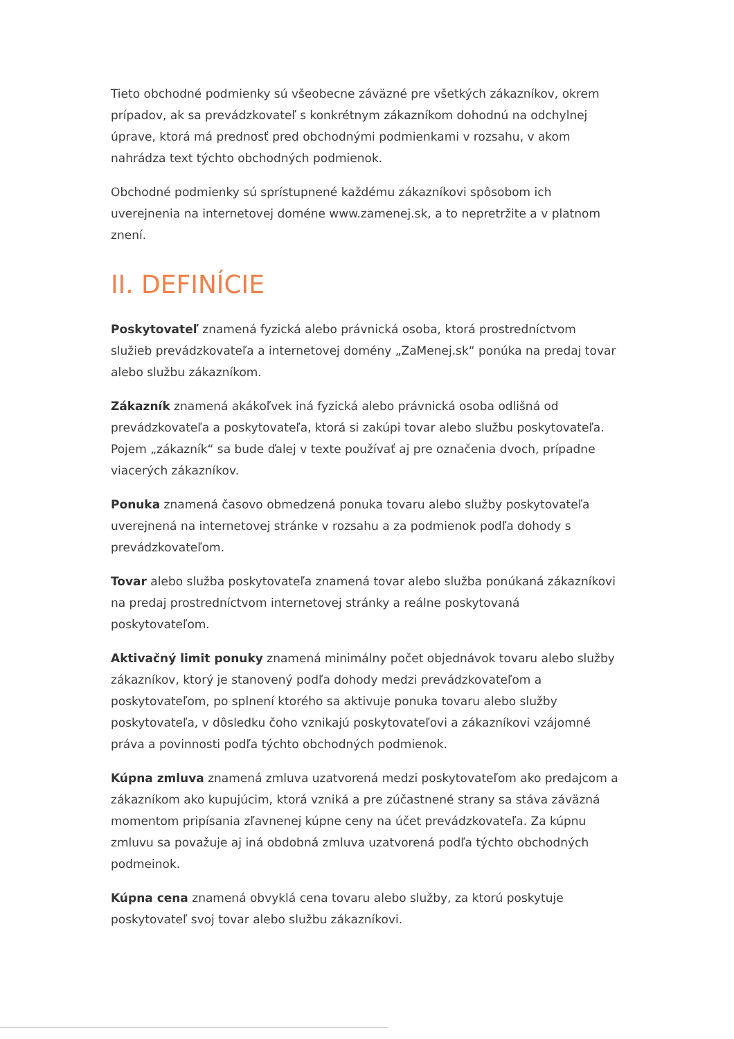Tieto obchodné podmienky sú všeobecne záväzné pre všetkých zákazníkov, okrem prípadov, ak sa prevádzkovateľ s konkrétnym zákazníkom dohodnú na odchylnej úprave, ktorá má prednosť pred obchodnými podmienkami v rozsahu, v akom nahrádza text týchto obchodných podmienok.
Obchodné podmienky sú sprístupnené každému zákazníkovi spôsobom ich uverejnenia na internetovej doméne www.zamenej.sk, a to nepretržite a v platnom znení.
II. DEFINÍCIE
Poskytovateľ znamená fyzická alebo právnická osoba, ktorá prostredníctvom služieb prevádzkovateľa a internetovej domény „ZaMenej.sk“ ponúka na predaj tovar alebo službu zákazníkom.
Zákazník znamená akákoľvek iná fyzická alebo právnická osoba odlišná od prevádzkovateľa a poskytovateľa, ktorá si zakúpi tovar alebo službu poskytovateľa. Pojem „zákazník“ sa bude ďalej v texte používať aj pre označenia dvoch, prípadne viacerých zákazníkov.
Ponuka znamená časovo obmedzená ponuka tovaru alebo služby poskytovateľa uverejnená na internetovej stránke v rozsahu a za podmienok podľa dohody s prevádzkovateľom.
Tovar alebo služba poskytovateľa znamená tovar alebo služba ponúkaná zákazníkovi na predaj prostredníctvom internetovej stránky a reálne poskytovaná poskytovateľom.
Aktivačný limit ponuky znamená minimálny počet objednávok tovaru alebo služby zákazníkov, ktorý je stanovený podľa dohody medzi prevádzkovateľom a poskytovateľom, po splnení ktorého sa aktivuje ponuka tovaru alebo služby poskytovateľa, v dôsledku čoho vznikajú poskytovateľovi a zákazníkovi vzájomné práva a povinnosti podľa týchto obchodných podmienok.
Kúpna zmluva znamená zmluva uzatvorená medzi poskytovateľom ako predajcom a zákazníkom ako kupujúcim, ktorá vzniká a pre zúčastnené strany sa stáva záväzná momentom pripísania zľavnenej kúpne ceny na účet prevádzkovateľa. Za kúpnu zmluvu sa považuje aj iná obdobná zmluva uzatvorená podľa týchto obchodných podmeinok.
Kúpna cena znamená obvyklá cena tovaru alebo služby, za ktorú poskytuje poskytovateľ svoj tovar alebo službu zákazníkovi.